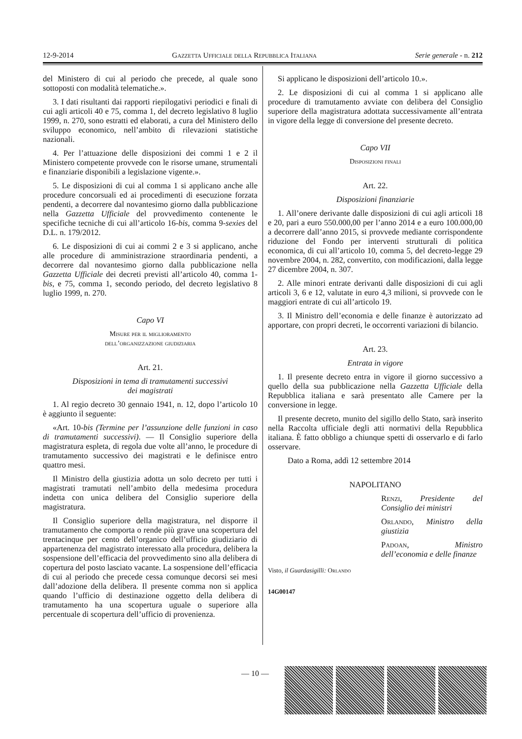12-9-2014 Gazzetta Ufficiale della Repubblica Italiana Serie generale - n. 212
del Ministero di cui al periodo che precede, al quale sono sottoposti con modalità telematiche.».
3. I dati risultanti dai rapporti riepilogativi periodici e finali di cui agli articoli 40 e 75, comma 1, del decreto legislativo 8 luglio 1999, n. 270, sono estratti ed elaborati, a cura del Ministero dello sviluppo economico, nell’ambito di rilevazioni statistiche nazionali.
4. Per l’attuazione delle disposizioni dei commi 1 e 2 il Ministero competente provvede con le risorse umane, strumentali e finanziarie disponibili a legislazione vigente.».
5. Le disposizioni di cui al comma 1 si applicano anche alle procedure concorsuali ed ai procedimenti di esecuzione forzata pendenti, a decorrere dal novantesimo giorno dalla pubblicazione nella Gazzetta Ufficiale del provvedimento contenente le specifiche tecniche di cui all’articolo 16-bis, comma 9-sexies del D.L. n. 179/2012.
6. Le disposizioni di cui ai commi 2 e 3 si applicano, anche alle procedure di amministrazione straordinaria pendenti, a decorrere dal novantesimo giorno dalla pubblicazione nella Gazzetta Ufficiale dei decreti previsti all’articolo 40, comma 1-bis, e 75, comma 1, secondo periodo, del decreto legislativo 8 luglio 1999, n. 270.
Capo VI
Misure per il miglioramento
dell’organizzazione giudiziaria
Art. 21.
Disposizioni in tema di tramutamenti successivi
dei magistrati
1. Al regio decreto 30 gennaio 1941, n. 12, dopo l’articolo 10 è aggiunto il seguente:
«Art. 10-bis (Termine per l’assunzione delle funzioni in caso di tramutamenti successivi). — Il Consiglio superiore della magistratura espleta, di regola due volte all’anno, le procedure di tramutamento successivo dei magistrati e le definisce entro quattro mesi.
Il Ministro della giustizia adotta un solo decreto per tutti i magistrati tramutati nell’ambito della medesima procedura indetta con unica delibera del Consiglio superiore della magistratura.
Il Consiglio superiore della magistratura, nel disporre il tramutamento che comporta o rende più grave una scopertura del trentacinque per cento dell’organico dell’ufficio giudiziario di appartenenza del magistrato interessato alla procedura, delibera la sospensione dell’efficacia del provvedimento sino alla delibera di copertura del posto lasciato vacante. La sospensione dell’efficacia di cui al periodo che precede cessa comunque decorsi sei mesi dall’adozione della delibera. Il presente comma non si applica quando l’ufficio di destinazione oggetto della delibera di tramutamento ha una scopertura uguale o superiore alla percentuale di scopertura dell’ufficio di provenienza.
Si applicano le disposizioni dell’articolo 10.».
2. Le disposizioni di cui al comma 1 si applicano alle procedure di tramutamento avviate con delibera del Consiglio superiore della magistratura adottata successivamente all’entrata in vigore della legge di conversione del presente decreto.
Capo VII
Disposizioni finali
Art. 22.
Disposizioni finanziarie
1. All’onere derivante dalle disposizioni di cui agli articoli 18 e 20, pari a euro 550.000,00 per l’anno 2014 e a euro 100.000,00 a decorrere dall’anno 2015, si provvede mediante corrispondente riduzione del Fondo per interventi strutturali di politica economica, di cui all’articolo 10, comma 5, del decreto-legge 29 novembre 2004, n. 282, convertito, con modificazioni, dalla legge 27 dicembre 2004, n. 307.
2. Alle minori entrate derivanti dalle disposizioni di cui agli articoli 3, 6 e 12, valutate in euro 4,3 milioni, si provvede con le maggiori entrate di cui all’articolo 19.
3. Il Ministro dell’economia e delle finanze è autorizzato ad apportare, con propri decreti, le occorrenti variazioni di bilancio.
Art. 23.
Entrata in vigore
1. Il presente decreto entra in vigore il giorno successivo a quello della sua pubblicazione nella Gazzetta Ufficiale della Repubblica italiana e sarà presentato alle Camere per la conversione in legge.
Il presente decreto, munito del sigillo dello Stato, sarà inserito nella Raccolta ufficiale degli atti normativi della Repubblica italiana. È fatto obbligo a chiunque spetti di osservarlo e di farlo osservare.
Dato a Roma, addì 12 settembre 2014
NAPOLITANO
Renzi, Presidente del Consiglio dei ministri
Orlando, Ministro della giustizia
Padoan, Ministro dell’economia e delle finanze
Visto, il Guardasigilli: Orlando
14G00147
— 10 —